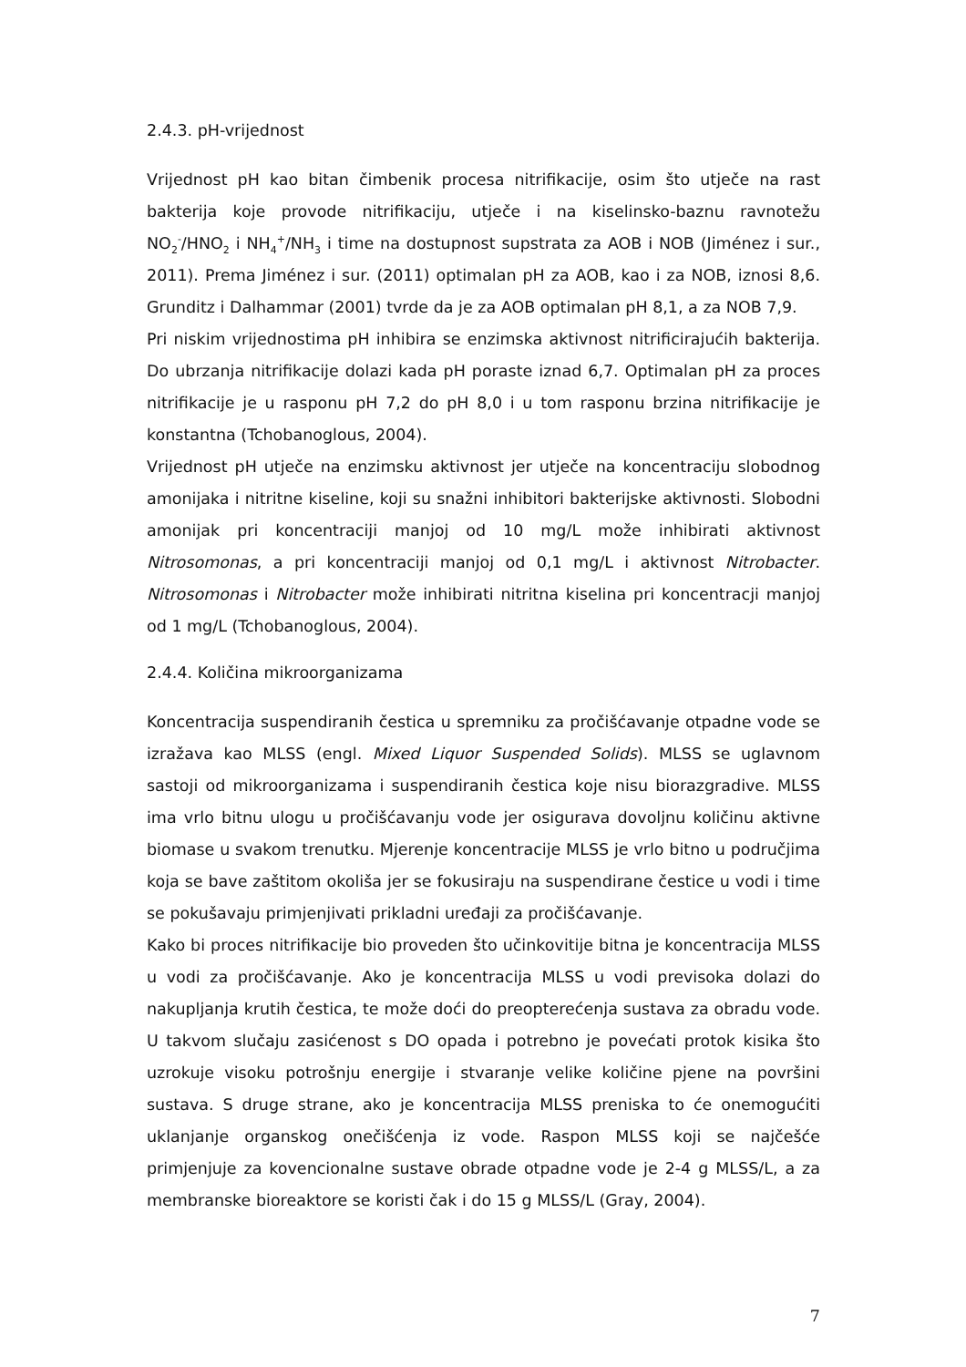2.4.3. pH-vrijednost
Vrijednost pH kao bitan čimbenik procesa nitrifikacije, osim što utječe na rast bakterija koje provode nitrifikaciju, utječe i na kiselinsko-baznu ravnotežu NO<sub>2</sub><sup>-</sup>/HNO<sub>2</sub> i NH<sub>4</sub><sup>+</sup>/NH<sub>3</sub> i time na dostupnost supstrata za AOB i NOB (Jiménez i sur., 2011). Prema Jiménez i sur. (2011) optimalan pH za AOB, kao i za NOB, iznosi 8,6. Grunditz i Dalhammar (2001) tvrde da je za AOB optimalan pH 8,1, a za NOB 7,9.
Pri niskim vrijednostima pH inhibira se enzimska aktivnost nitrificirajućih bakterija. Do ubrzanja nitrifikacije dolazi kada pH poraste iznad 6,7. Optimalan pH za proces nitrifikacije je u rasponu pH 7,2 do pH 8,0 i u tom rasponu brzina nitrifikacije je konstantna (Tchobanoglous, 2004).
Vrijednost pH utječe na enzimsku aktivnost jer utječe na koncentraciju slobodnog amonijaka i nitritne kiseline, koji su snažni inhibitori bakterijske aktivnosti. Slobodni amonijak pri koncentraciji manjoj od 10 mg/L može inhibirati aktivnost Nitrosomonas, a pri koncentraciji manjoj od 0,1 mg/L i aktivnost Nitrobacter. Nitrosomonas i Nitrobacter može inhibirati nitritna kiselina pri koncentracji manjoj od 1 mg/L (Tchobanoglous, 2004).
2.4.4. Količina mikroorganizama
Koncentracija suspendiranih čestica u spremniku za pročišćavanje otpadne vode se izražava kao MLSS (engl. Mixed Liquor Suspended Solids). MLSS se uglavnom sastoji od mikroorganizama i suspendiranih čestica koje nisu biorazgradive. MLSS ima vrlo bitnu ulogu u pročišćavanju vode jer osigurava dovoljnu količinu aktivne biomase u svakom trenutku. Mjerenje koncentracije MLSS je vrlo bitno u područjima koja se bave zaštitom okoliša jer se fokusiraju na suspendirane čestice u vodi i time se pokušavaju primjenjivati prikladni uređaji za pročišćavanje.
Kako bi proces nitrifikacije bio proveden što učinkovitije bitna je koncentracija MLSS u vodi za pročišćavanje. Ako je koncentracija MLSS u vodi previsoka dolazi do nakupljanja krutih čestica, te može doći do preopterećenja sustava za obradu vode. U takvom slučaju zasićenost s DO opada i potrebno je povećati protok kisika što uzrokuje visoku potrošnju energije i stvaranje velike količine pjene na površini sustava. S druge strane, ako je koncentracija MLSS preniska to će onemogućiti uklanjanje organskog onečišćenja iz vode. Raspon MLSS koji se najčešće primjenjuje za kovencionalne sustave obrade otpadne vode je 2-4 g MLSS/L, a za membranske bioreaktore se koristi čak i do 15 g MLSS/L (Gray, 2004).
7